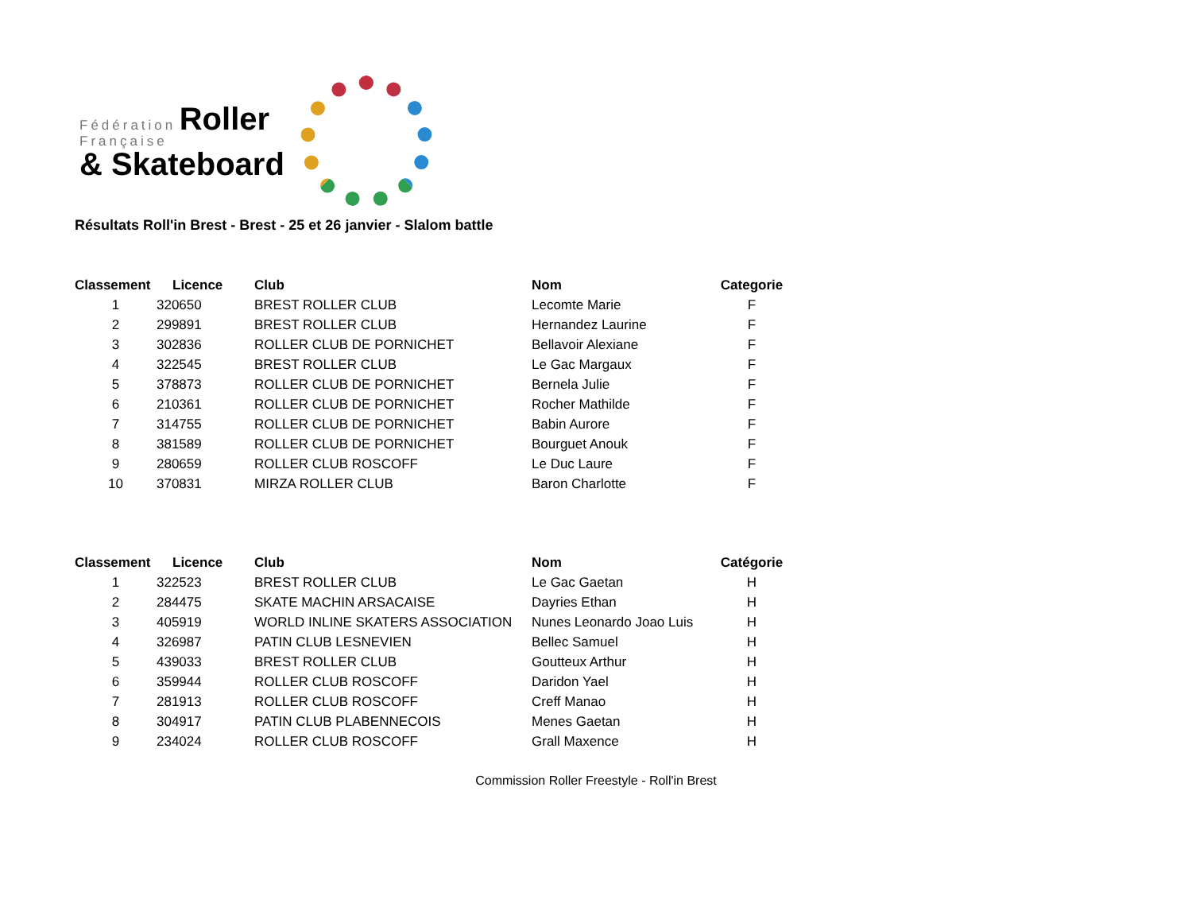Fédération Roller
Française
& Skateboard
Résultats Roll'in Brest - Brest - 25 et 26 janvier - Slalom battle
| Classement | Licence | Club | Nom | Categorie |
| --- | --- | --- | --- | --- |
| 1 | 320650 | BREST ROLLER CLUB | Lecomte Marie | F |
| 2 | 299891 | BREST ROLLER CLUB | Hernandez Laurine | F |
| 3 | 302836 | ROLLER CLUB DE PORNICHET | Bellavoir Alexiane | F |
| 4 | 322545 | BREST ROLLER CLUB | Le Gac Margaux | F |
| 5 | 378873 | ROLLER CLUB DE PORNICHET | Bernela Julie | F |
| 6 | 210361 | ROLLER CLUB DE PORNICHET | Rocher Mathilde | F |
| 7 | 314755 | ROLLER CLUB DE PORNICHET | Babin Aurore | F |
| 8 | 381589 | ROLLER CLUB DE PORNICHET | Bourguet Anouk | F |
| 9 | 280659 | ROLLER CLUB ROSCOFF | Le Duc Laure | F |
| 10 | 370831 | MIRZA ROLLER CLUB | Baron Charlotte | F |
| Classement | Licence | Club | Nom | Catégorie |
| --- | --- | --- | --- | --- |
| 1 | 322523 | BREST ROLLER CLUB | Le Gac Gaetan | H |
| 2 | 284475 | SKATE MACHIN ARSACAISE | Dayries Ethan | H |
| 3 | 405919 | WORLD INLINE SKATERS ASSOCIATION | Nunes Leonardo Joao Luis | H |
| 4 | 326987 | PATIN CLUB LESNEVIEN | Bellec Samuel | H |
| 5 | 439033 | BREST ROLLER CLUB | Goutteux Arthur | H |
| 6 | 359944 | ROLLER CLUB ROSCOFF | Daridon Yael | H |
| 7 | 281913 | ROLLER CLUB ROSCOFF | Creff Manao | H |
| 8 | 304917 | PATIN CLUB PLABENNECOIS | Menes Gaetan | H |
| 9 | 234024 | ROLLER CLUB ROSCOFF | Grall Maxence | H |
Commission Roller Freestyle - Roll'in Brest